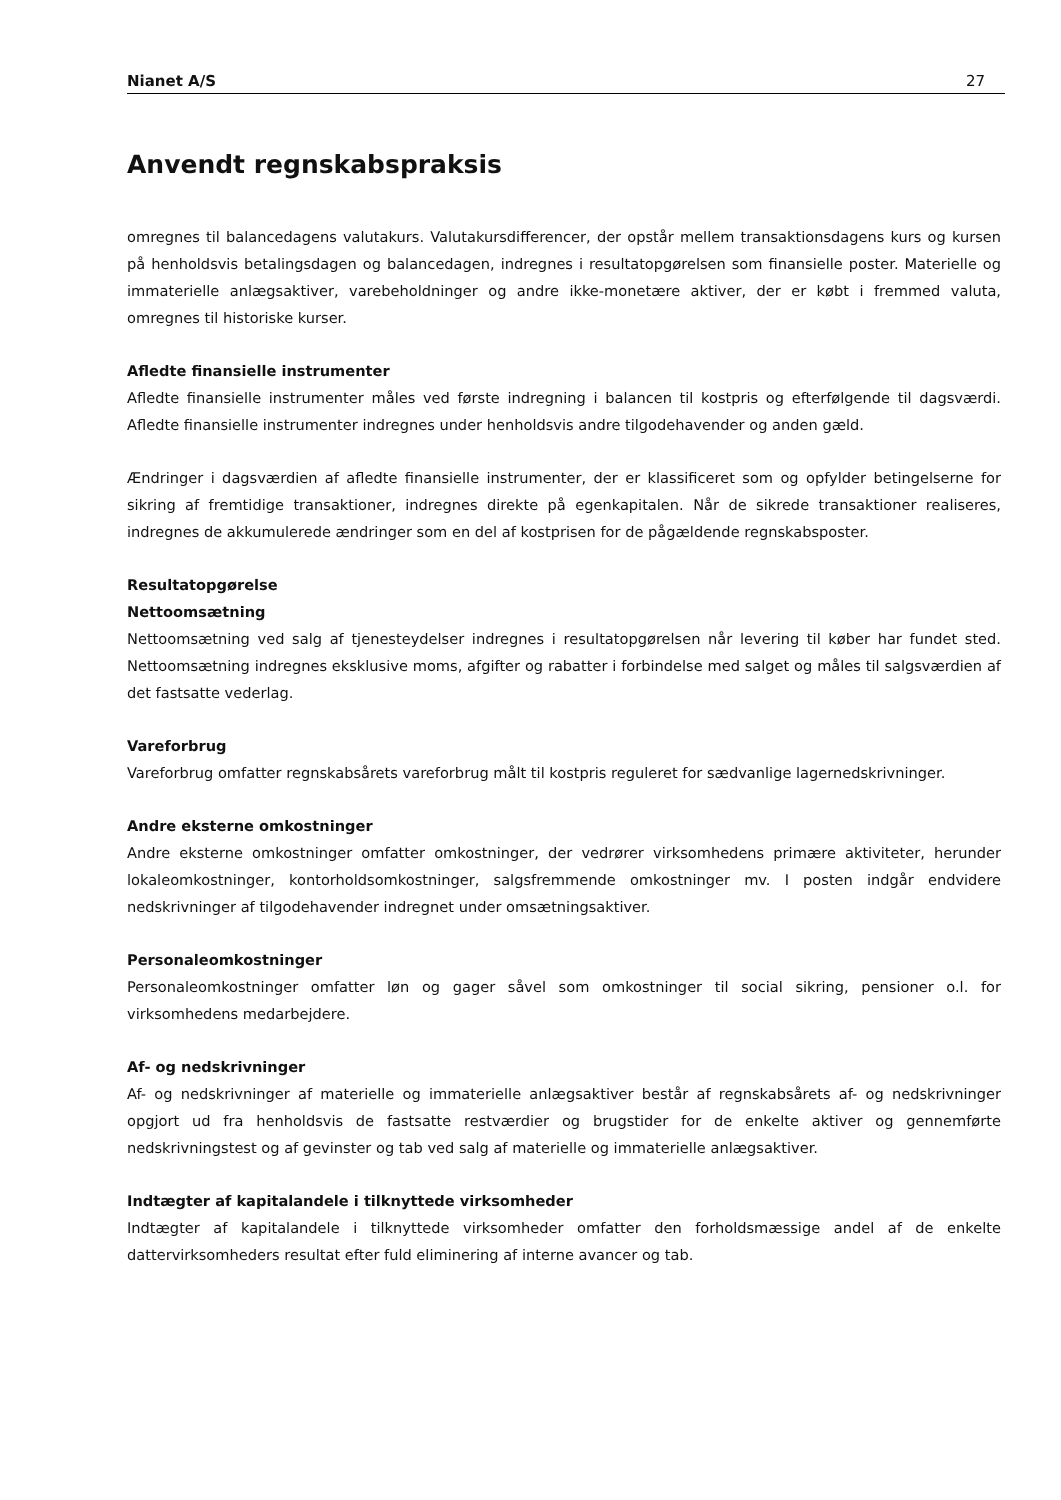Nianet A/S 27
Anvendt regnskabspraksis
omregnes til balancedagens valutakurs. Valutakursdifferencer, der opstår mellem transaktionsdagens kurs og kursen på henholdsvis betalingsdagen og balancedagen, indregnes i resultatopgørelsen som finansielle poster. Materielle og immaterielle anlægsaktiver, varebeholdninger og andre ikke-monetære aktiver, der er købt i fremmed valuta, omregnes til historiske kurser.
Afledte finansielle instrumenter
Afledte finansielle instrumenter måles ved første indregning i balancen til kostpris og efterfølgende til dagsværdi. Afledte finansielle instrumenter indregnes under henholdsvis andre tilgodehavender og anden gæld.
Ændringer i dagsværdien af afledte finansielle instrumenter, der er klassificeret som og opfylder betingelserne for sikring af fremtidige transaktioner, indregnes direkte på egenkapitalen. Når de sikrede transaktioner realiseres, indregnes de akkumulerede ændringer som en del af kostprisen for de pågældende regnskabsposter.
Resultatopgørelse
Nettoomsætning
Nettoomsætning ved salg af tjenesteydelser indregnes i resultatopgørelsen når levering til køber har fundet sted. Nettoomsætning indregnes eksklusive moms, afgifter og rabatter i forbindelse med salget og måles til salgsværdien af det fastsatte vederlag.
Vareforbrug
Vareforbrug omfatter regnskabsårets vareforbrug målt til kostpris reguleret for sædvanlige lagernedskrivninger.
Andre eksterne omkostninger
Andre eksterne omkostninger omfatter omkostninger, der vedrører virksomhedens primære aktiviteter, herunder lokaleomkostninger, kontorholdsomkostninger, salgsfremmende omkostninger mv. I posten indgår endvidere nedskrivninger af tilgodehavender indregnet under omsætningsaktiver.
Personaleomkostninger
Personaleomkostninger omfatter løn og gager såvel som omkostninger til social sikring, pensioner o.l. for virksomhedens medarbejdere.
Af- og nedskrivninger
Af- og nedskrivninger af materielle og immaterielle anlægsaktiver består af regnskabsårets af- og nedskrivninger opgjort ud fra henholdsvis de fastsatte restværdier og brugstider for de enkelte aktiver og gennemførte nedskrivningstest og af gevinster og tab ved salg af materielle og immaterielle anlægsaktiver.
Indtægter af kapitalandele i tilknyttede virksomheder
Indtægter af kapitalandele i tilknyttede virksomheder omfatter den forholdsmæssige andel af de enkelte dattervirksomheders resultat efter fuld eliminering af interne avancer og tab.